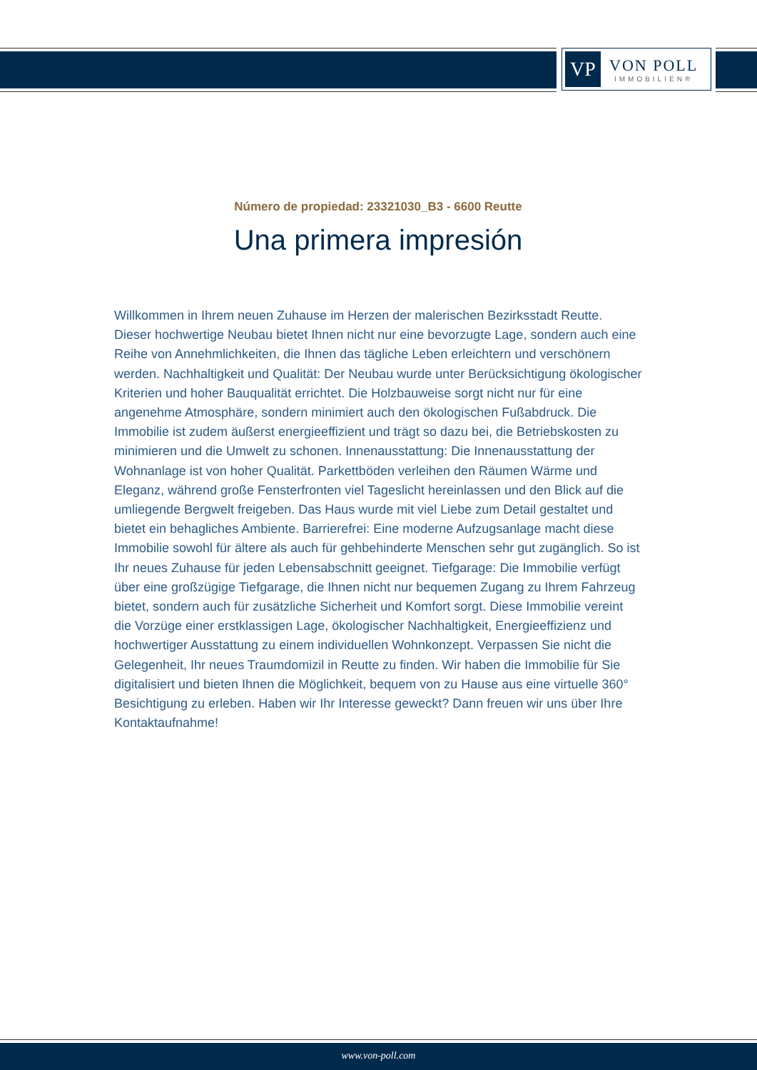VP
VON POLL
IMMOBILIEN®
Número de propiedad: 23321030_B3 - 6600 Reutte
Una primera impresión
Willkommen in Ihrem neuen Zuhause im Herzen der malerischen Bezirksstadt Reutte. Dieser hochwertige Neubau bietet Ihnen nicht nur eine bevorzugte Lage, sondern auch eine Reihe von Annehmlichkeiten, die Ihnen das tägliche Leben erleichtern und verschönern werden. Nachhaltigkeit und Qualität: Der Neubau wurde unter Berücksichtigung ökologischer Kriterien und hoher Bauqualität errichtet. Die Holzbauweise sorgt nicht nur für eine angenehme Atmosphäre, sondern minimiert auch den ökologischen Fußabdruck. Die Immobilie ist zudem äußerst energieeffizient und trägt so dazu bei, die Betriebskosten zu minimieren und die Umwelt zu schonen. Innenausstattung: Die Innenausstattung der Wohnanlage ist von hoher Qualität. Parkettböden verleihen den Räumen Wärme und Eleganz, während große Fensterfronten viel Tageslicht hereinlassen und den Blick auf die umliegende Bergwelt freigeben. Das Haus wurde mit viel Liebe zum Detail gestaltet und bietet ein behagliches Ambiente. Barrierefrei: Eine moderne Aufzugsanlage macht diese Immobilie sowohl für ältere als auch für gehbehinderte Menschen sehr gut zugänglich. So ist Ihr neues Zuhause für jeden Lebensabschnitt geeignet. Tiefgarage: Die Immobilie verfügt über eine großzügige Tiefgarage, die Ihnen nicht nur bequemen Zugang zu Ihrem Fahrzeug bietet, sondern auch für zusätzliche Sicherheit und Komfort sorgt. Diese Immobilie vereint die Vorzüge einer erstklassigen Lage, ökologischer Nachhaltigkeit, Energieeffizienz und hochwertiger Ausstattung zu einem individuellen Wohnkonzept. Verpassen Sie nicht die Gelegenheit, Ihr neues Traumdomizil in Reutte zu finden. Wir haben die Immobilie für Sie digitalisiert und bieten Ihnen die Möglichkeit, bequem von zu Hause aus eine virtuelle 360° Besichtigung zu erleben. Haben wir Ihr Interesse geweckt? Dann freuen wir uns über Ihre Kontaktaufnahme!
www.von-poll.com